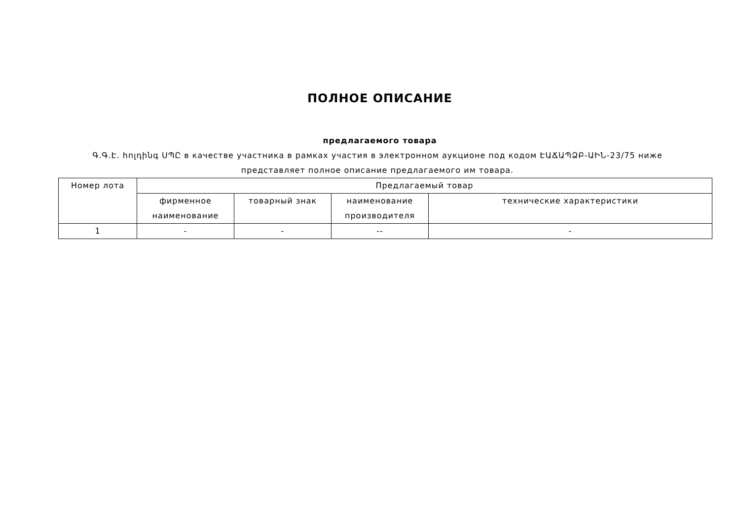ПОЛНОЕ ОПИСАНИЕ
предлагаемого товара
Գ.Գ.Է. հոլդինգ ՍՊԸ в качестве участника в рамках участия в электронном аукционе под кодом ԷԱՃԱՊՁԲ-ԱԻՆ-23/75 ниже представляет полное описание предлагаемого им товара.
| Номер лота | Предлагаемый товар | | | |
| --- | --- | --- | --- | --- |
| | фирменное наименование | товарный знак | наименование производителя | технические характеристики |
| 1 | - | - | -- | - |